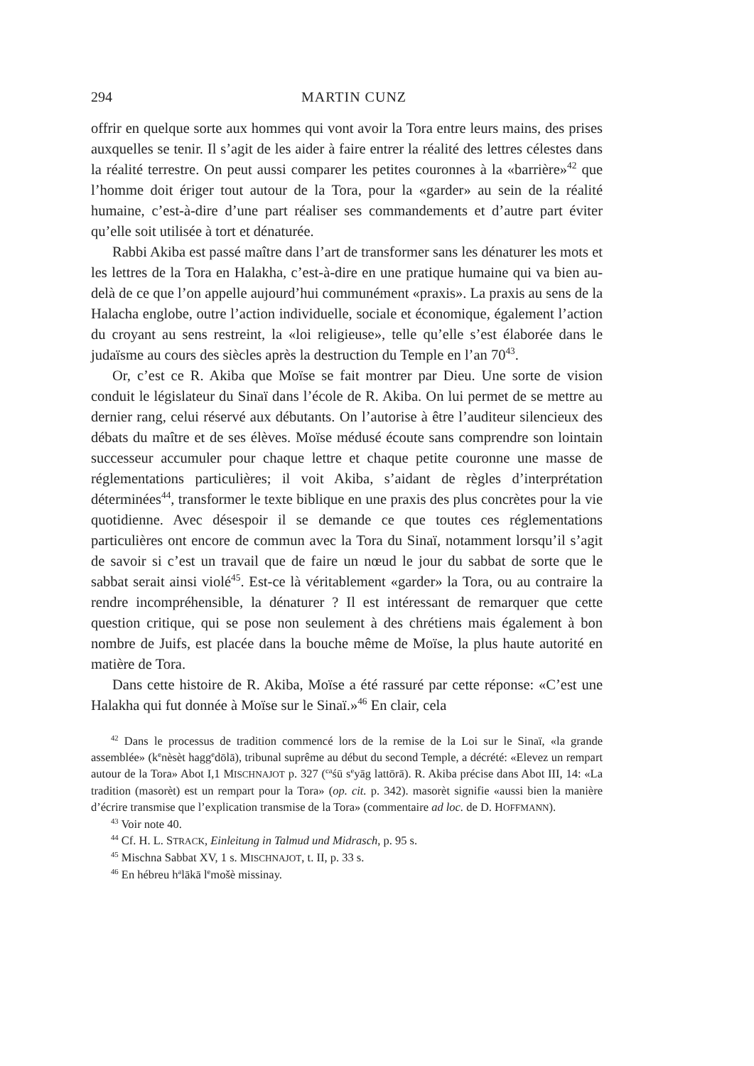294 MARTIN CUNZ
offrir en quelque sorte aux hommes qui vont avoir la Tora entre leurs mains, des prises auxquelles se tenir. Il s’agit de les aider à faire entrer la réalité des lettres célestes dans la réalité terrestre. On peut aussi comparer les petites couronnes à la «barrière»<sup>42</sup> que l’homme doit ériger tout autour de la Tora, pour la «garder» au sein de la réalité humaine, c’est-à-dire d’une part réaliser ses commandements et d’autre part éviter qu’elle soit utilisée à tort et dénaturée.
Rabbi Akiba est passé maître dans l’art de transformer sans les dénaturer les mots et les lettres de la Tora en Halakha, c’est-à-dire en une pratique humaine qui va bien au-delà de ce que l’on appelle aujourd’hui communément «praxis». La praxis au sens de la Halacha englobe, outre l’action individuelle, sociale et économique, également l’action du croyant au sens restreint, la «loi religieuse», telle qu’elle s’est élaborée dans le judaïsme au cours des siècles après la destruction du Temple en l’an 70<sup>43</sup>.
Or, c’est ce R. Akiba que Moïse se fait montrer par Dieu. Une sorte de vision conduit le législateur du Sinaï dans l’école de R. Akiba. On lui permet de se mettre au dernier rang, celui réservé aux débutants. On l’autorise à être l’auditeur silencieux des débats du maître et de ses élèves. Moïse médusé écoute sans comprendre son lointain successeur accumuler pour chaque lettre et chaque petite couronne une masse de réglementations particulières; il voit Akiba, s’aidant de règles d’interprétation déterminées<sup>44</sup>, transformer le texte biblique en une praxis des plus concrètes pour la vie quotidienne. Avec désespoir il se demande ce que toutes ces réglementations particulières ont encore de commun avec la Tora du Sinaï, notamment lorsqu’il s’agit de savoir si c’est un travail que de faire un nœud le jour du sabbat de sorte que le sabbat serait ainsi violé<sup>45</sup>. Est-ce là véritablement «garder» la Tora, ou au contraire la rendre incompréhensible, la dénaturer ? Il est intéressant de remarquer que cette question critique, qui se pose non seulement à des chrétiens mais également à bon nombre de Juifs, est placée dans la bouche même de Moïse, la plus haute autorité en matière de Tora.
Dans cette histoire de R. Akiba, Moïse a été rassuré par cette réponse: «C’est une Halakha qui fut donnée à Moïse sur le Sinaï.»<sup>46</sup> En clair, cela
<sup>42</sup> Dans le processus de tradition commencé lors de la remise de la Loi sur le Sinaï, «la grande assemblée» (k<sup>e</sup>nèsèt hagg<sup>e</sup>dōlā), tribunal suprême au début du second Temple, a décrété: «Elevez un rempart autour de la Tora» Abot I,1 MISCHNAJOT p. 327 (<sup>ca</sup>śū s<sup>e</sup>yāg lattōrā). R. Akiba précise dans Abot III, 14: «La tradition (masorèt) est un rempart pour la Tora» (op. cit. p. 342). masorèt signifie «aussi bien la manière d’écrire transmise que l’explication transmise de la Tora» (commentaire ad loc. de D. HOFFMANN).
<sup>43</sup> Voir note 40.
<sup>44</sup> Cf. H. L. STRACK, Einleitung in Talmud und Midrasch, p. 95 s.
<sup>45</sup> Mischna Sabbat XV, 1 s. MISCHNAJOT, t. II, p. 33 s.
<sup>46</sup> En hébreu h<sup>a</sup>lākā l<sup>e</sup>mošè missinay.